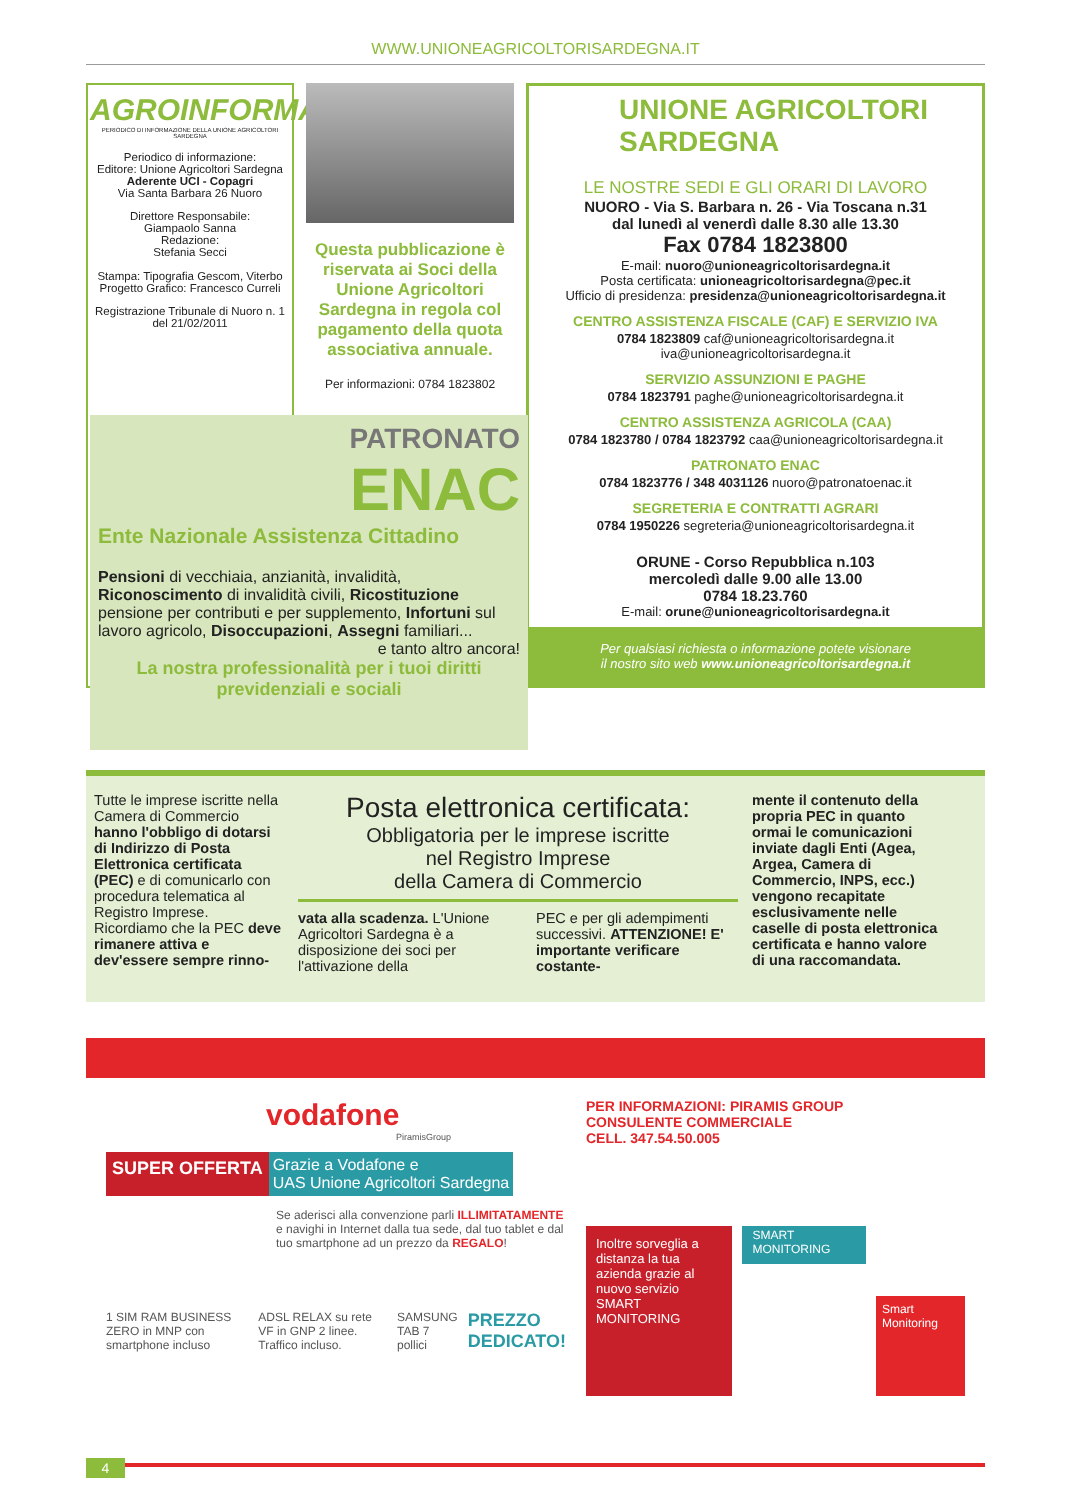WWW.UNIONEAGRICOLTORISARDEGNA.IT
AGROINFORMA
PERIODICO DI INFORMAZIONE DELLA UNIONE AGRICOLTORI SARDEGNA
Periodico di informazione:
Editore: Unione Agricoltori Sardegna
Aderente UCI - Copagri
Via Santa Barbara 26 Nuoro
Direttore Responsabile:
Giampaolo Sanna
Redazione:
Stefania Secci
Stampa: Tipografia Gescom, Viterbo
Progetto Grafico: Francesco Curreli
Registrazione Tribunale di Nuoro n. 1
del 21/02/2011
Questa pubblicazione è riservata ai Soci della Unione Agricoltori Sardegna in regola col pagamento della quota associativa annuale.
Per informazioni: 0784 1823802
UNIONE AGRICOLTORI SARDEGNA
LE NOSTRE SEDI E GLI ORARI DI LAVORO
NUORO - Via S. Barbara n. 26 - Via Toscana n.31
dal lunedì al venerdì dalle 8.30 alle 13.30
Fax 0784 1823800
E-mail: nuoro@unioneagricoltorisardegna.it
Posta certificata: unioneagricoltorisardegna@pec.it
Ufficio di presidenza: presidenza@unioneagricoltorisardegna.it
CENTRO ASSISTENZA FISCALE (CAF) E SERVIZIO IVA
0784 1823809 caf@unioneagricoltorisardegna.it
iva@unioneagricoltorisardegna.it
SERVIZIO ASSUNZIONI E PAGHE
0784 1823791 paghe@unioneagricoltorisardegna.it
CENTRO ASSISTENZA AGRICOLA (CAA)
0784 1823780 / 0784 1823792 caa@unioneagricoltorisardegna.it
PATRONATO ENAC
0784 1823776 / 348 4031126 nuoro@patronatoenac.it
SEGRETERIA E CONTRATTI AGRARI
0784 1950226 segreteria@unioneagricoltorisardegna.it
ORUNE - Corso Repubblica n.103
mercoledì dalle 9.00 alle 13.00
0784 18.23.760
E-mail: orune@unioneagricoltorisardegna.it
Per qualsiasi richiesta o informazione potete visionare
il nostro sito web www.unioneagricoltorisardegna.it
PATRONATO
ENAC
Ente Nazionale Assistenza Cittadino
Pensioni di vecchiaia, anzianità, invalidità, Riconoscimento di invalidità civili, Ricostituzione pensione per contributi e per supplemento, Infortuni sul lavoro agricolo, Disoccupazioni, Assegni familiari...
e tanto altro ancora!
La nostra professionalità per i tuoi diritti previdenziali e sociali
Tutte le imprese iscritte nella Camera di Commercio hanno l'obbligo di dotarsi di Indirizzo di Posta Elettronica certificata (PEC) e di comunicarlo con procedura telematica al Registro Imprese. Ricordiamo che la PEC deve rimanere attiva e dev'essere sempre rinno-
Posta elettronica certificata:
Obbligatoria per le imprese iscritte
nel Registro Imprese
della Camera di Commercio
vata alla scadenza. L'Unione Agricoltori Sardegna è a disposizione dei soci per l'attivazione della
PEC e per gli adempimenti successivi. ATTENZIONE! E' importante verificare costante-
mente il contenuto della propria PEC in quanto ormai le comunicazioni inviate dagli Enti (Agea, Argea, Camera di Commercio, INPS, ecc.) vengono recapitate esclusivamente nelle caselle di posta elettronica certificata e hanno valore di una raccomandata.
vodafone
PiramisGroup
SUPER OFFERTA Grazie a Vodafone e
UAS Unione Agricoltori Sardegna
Se aderisci alla convenzione parli ILLIMITATAMENTE e navighi in Internet dalla tua sede, dal tuo tablet e dal tuo smartphone ad un prezzo da REGALO!
1 SIM RAM BUSINESS ZERO in MNP con smartphone incluso
ADSL RELAX su rete VF in GNP 2 linee. Traffico incluso.
SAMSUNG TAB 7 pollici
PREZZO DEDICATO!
PER INFORMAZIONI: PIRAMIS GROUP
CONSULENTE COMMERCIALE
CELL. 347.54.50.005
Inoltre sorveglia a distanza la tua azienda grazie al nuovo servizio SMART MONITORING
SMART MONITORING
Smart Monitoring
4